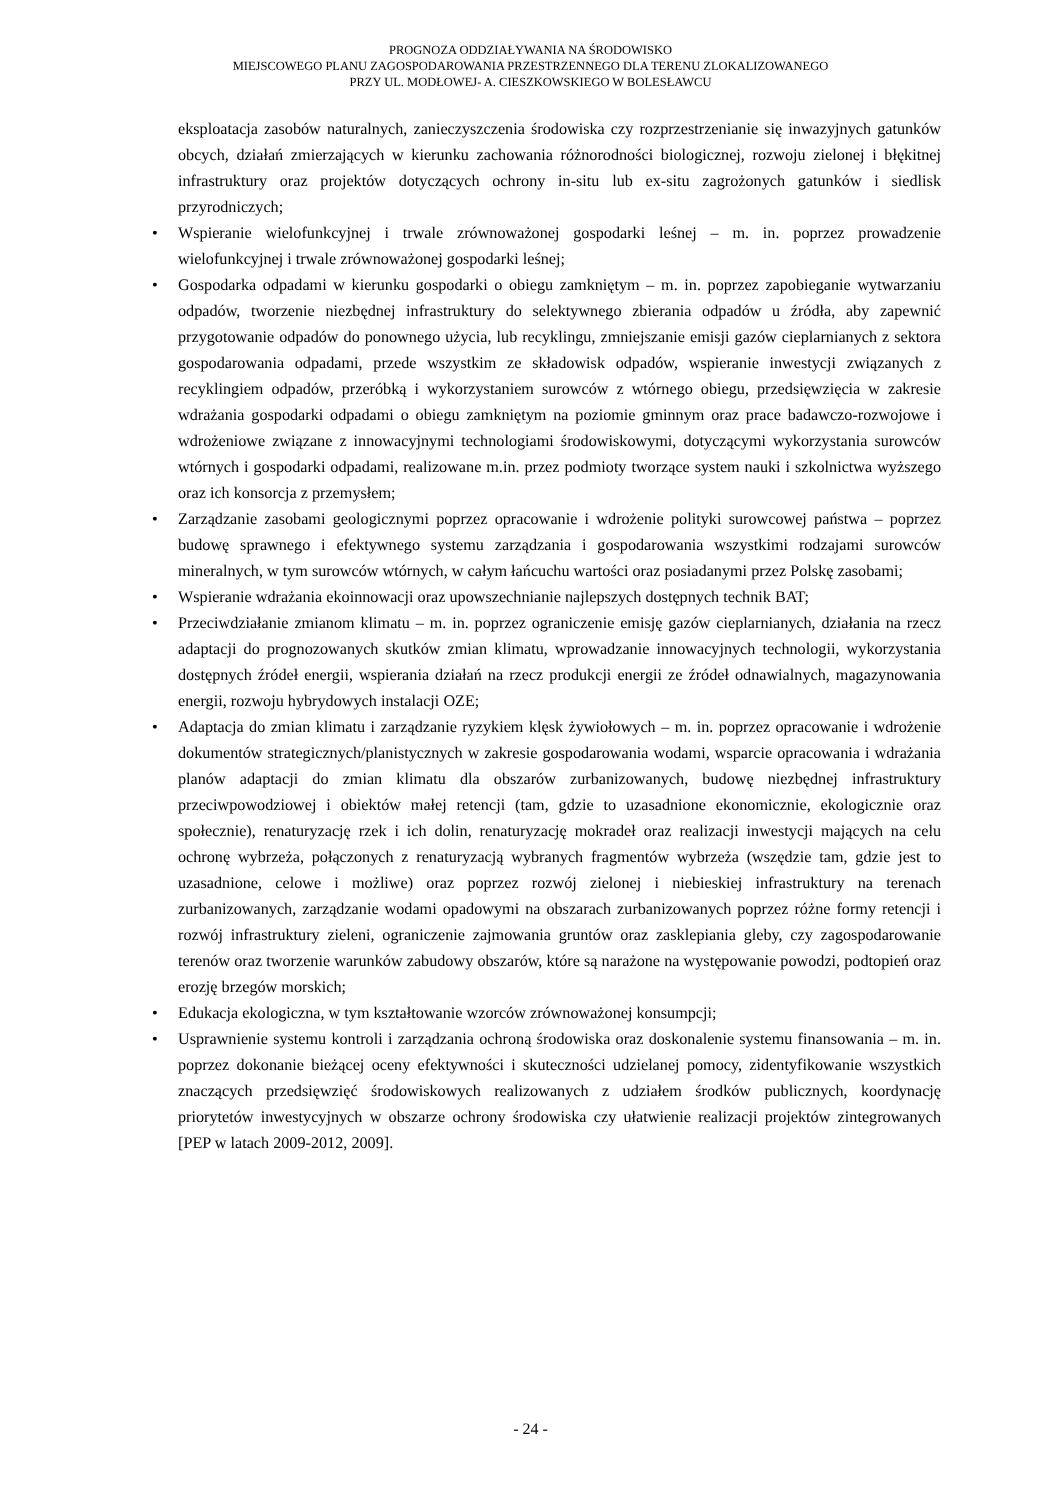PROGNOZA ODDZIAŁYWANIA NA ŚRODOWISKO
MIEJSCOWEGO PLANU ZAGOSPODAROWANIA PRZESTRZENNEGO DLA TERENU ZLOKALIZOWANEGO
PRZY UL. MODŁOWEJ- A. CIESZKOWSKIEGO W BOLESŁAWCU
eksploatacja zasobów naturalnych, zanieczyszczenia środowiska czy rozprzestrzenianie się inwazyjnych gatunków obcych, działań zmierzających w kierunku zachowania różnorodności biologicznej, rozwoju zielonej i błękitnej infrastruktury oraz projektów dotyczących ochrony in-situ lub ex-situ zagrożonych gatunków i siedlisk przyrodniczych;
• Wspieranie wielofunkcyjnej i trwale zrównoważonej gospodarki leśnej – m. in. poprzez prowadzenie wielofunkcyjnej i trwale zrównoważonej gospodarki leśnej;
• Gospodarka odpadami w kierunku gospodarki o obiegu zamkniętym – m. in. poprzez zapobieganie wytwarzaniu odpadów, tworzenie niezbędnej infrastruktury do selektywnego zbierania odpadów u źródła, aby zapewnić przygotowanie odpadów do ponownego użycia, lub recyklingu, zmniejszanie emisji gazów cieplarnianych z sektora gospodarowania odpadami, przede wszystkim ze składowisk odpadów, wspieranie inwestycji związanych z recyklingiem odpadów, przeróbką i wykorzystaniem surowców z wtórnego obiegu, przedsięwzięcia w zakresie wdrażania gospodarki odpadami o obiegu zamkniętym na poziomie gminnym oraz prace badawczo-rozwojowe i wdrożeniowe związane z innowacyjnymi technologiami środowiskowymi, dotyczącymi wykorzystania surowców wtórnych i gospodarki odpadami, realizowane m.in. przez podmioty tworzące system nauki i szkolnictwa wyższego oraz ich konsorcja z przemysłem;
• Zarządzanie zasobami geologicznymi poprzez opracowanie i wdrożenie polityki surowcowej państwa – poprzez budowę sprawnego i efektywnego systemu zarządzania i gospodarowania wszystkimi rodzajami surowców mineralnych, w tym surowców wtórnych, w całym łańcuchu wartości oraz posiadanymi przez Polskę zasobami;
• Wspieranie wdrażania ekoinnowacji oraz upowszechnianie najlepszych dostępnych technik BAT;
• Przeciwdziałanie zmianom klimatu – m. in. poprzez ograniczenie emisję gazów cieplarnianych, działania na rzecz adaptacji do prognozowanych skutków zmian klimatu, wprowadzanie innowacyjnych technologii, wykorzystania dostępnych źródeł energii, wspierania działań na rzecz produkcji energii ze źródeł odnawialnych, magazynowania energii, rozwoju hybrydowych instalacji OZE;
• Adaptacja do zmian klimatu i zarządzanie ryzykiem klęsk żywiołowych – m. in. poprzez opracowanie i wdrożenie dokumentów strategicznych/planistycznych w zakresie gospodarowania wodami, wsparcie opracowania i wdrażania planów adaptacji do zmian klimatu dla obszarów zurbanizowanych, budowę niezbędnej infrastruktury przeciwpowodziowej i obiektów małej retencji (tam, gdzie to uzasadnione ekonomicznie, ekologicznie oraz społecznie), renaturyzację rzek i ich dolin, renaturyzację mokradeł oraz realizacji inwestycji mających na celu ochronę wybrzeża, połączonych z renaturyzacją wybranych fragmentów wybrzeża (wszędzie tam, gdzie jest to uzasadnione, celowe i możliwe) oraz poprzez rozwój zielonej i niebieskiej infrastruktury na terenach zurbanizowanych, zarządzanie wodami opadowymi na obszarach zurbanizowanych poprzez różne formy retencji i rozwój infrastruktury zieleni, ograniczenie zajmowania gruntów oraz zasklepiania gleby, czy zagospodarowanie terenów oraz tworzenie warunków zabudowy obszarów, które są narażone na występowanie powodzi, podtopień oraz erozję brzegów morskich;
• Edukacja ekologiczna, w tym kształtowanie wzorców zrównoważonej konsumpcji;
• Usprawnienie systemu kontroli i zarządzania ochroną środowiska oraz doskonalenie systemu finansowania – m. in. poprzez dokonanie bieżącej oceny efektywności i skuteczności udzielanej pomocy, zidentyfikowanie wszystkich znaczących przedsięwzięć środowiskowych realizowanych z udziałem środków publicznych, koordynację priorytetów inwestycyjnych w obszarze ochrony środowiska czy ułatwienie realizacji projektów zintegrowanych [PEP w latach 2009-2012, 2009].
- 24 -